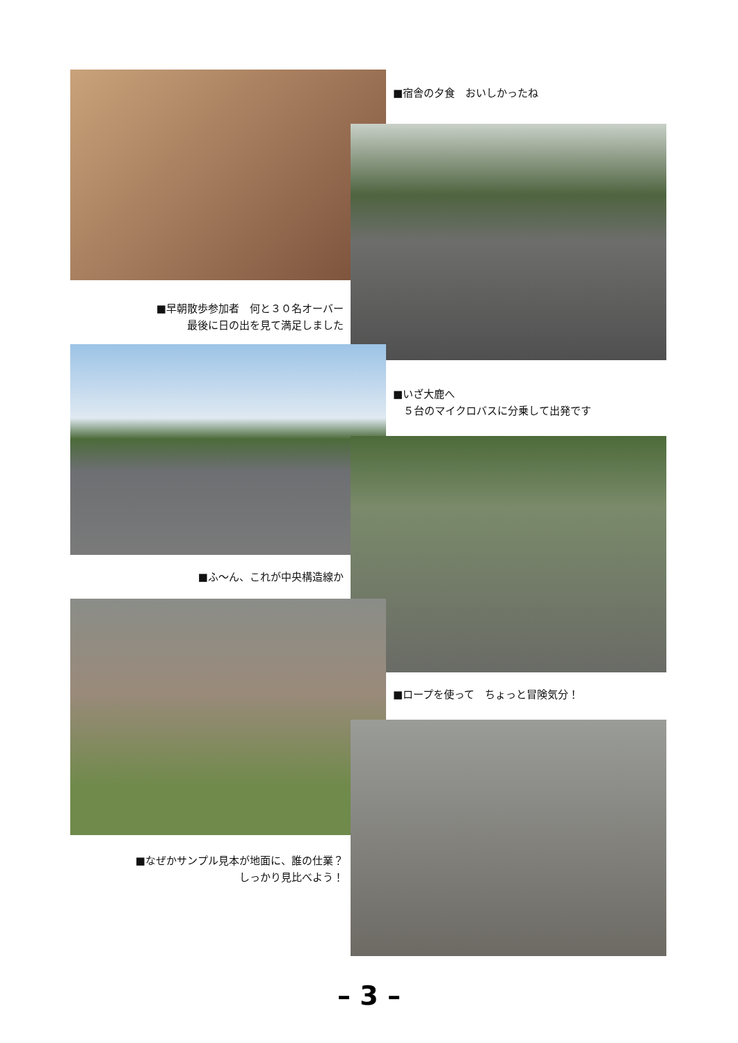■宿舎の夕食　おいしかったね
■早朝散歩参加者　何と３０名オーバー
最後に日の出を見て満足しました
■いざ大鹿へ
　５台のマイクロバスに分乗して出発です
■ふ〜ん、これが中央構造線か
■ロープを使って　ちょっと冒険気分！
■なぜかサンプル見本が地面に、誰の仕業？
しっかり見比べよう！
– 3 –